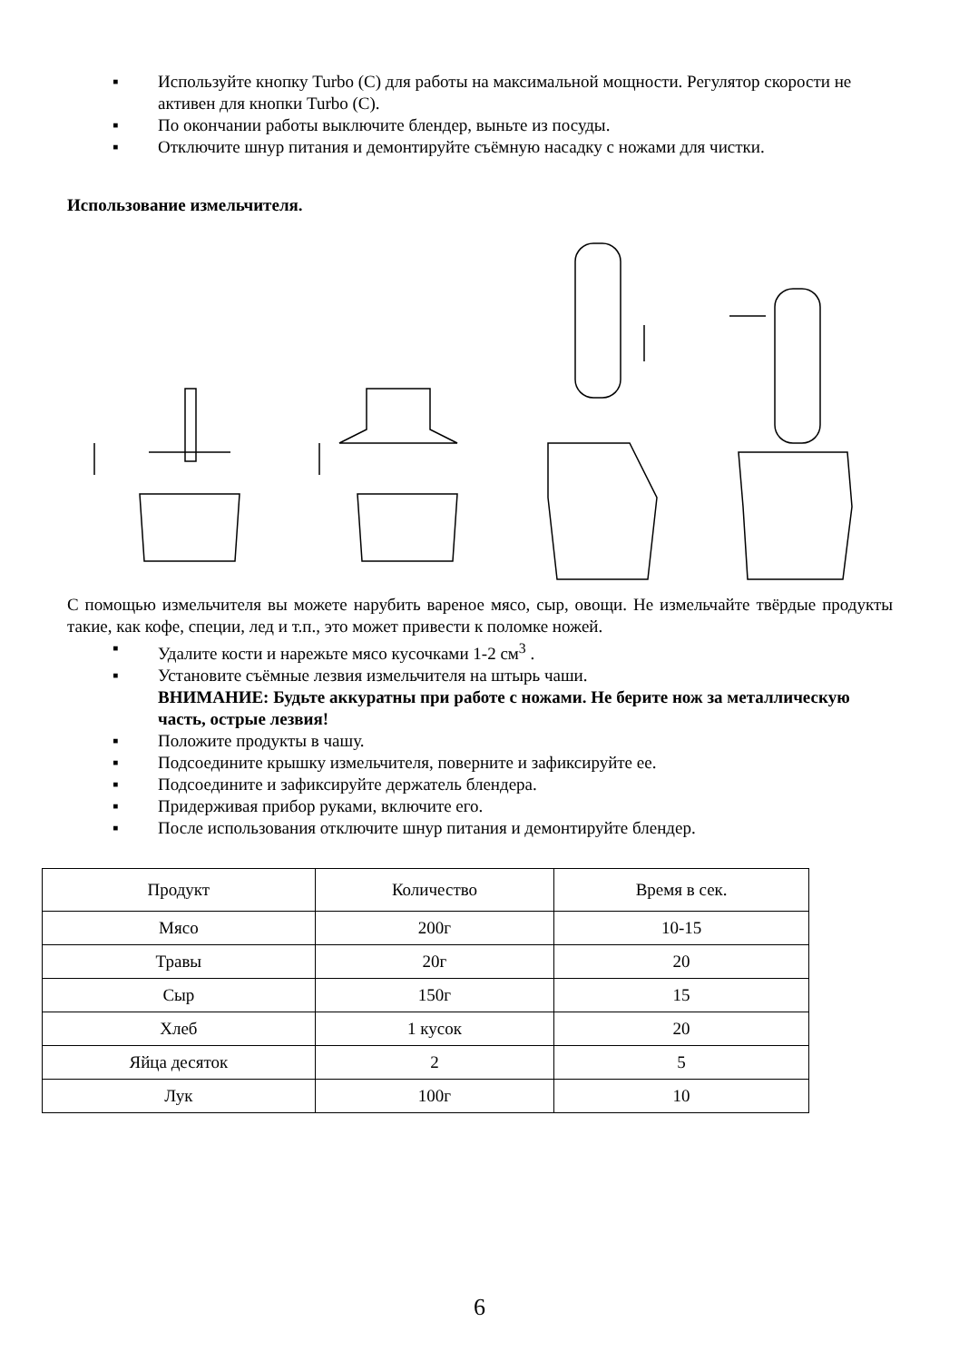▪ Используйте кнопку Turbo (C) для работы на максимальной мощности. Регулятор скорости не активен для кнопки Turbo (C).
▪ По окончании работы выключите блендер, выньте из посуды.
▪ Отключите шнур питания и демонтируйте съёмную насадку с ножами для чистки.
Использование измельчителя.
С помощью измельчителя вы можете нарубить вареное мясо, сыр, овощи. Не измельчайте твёрдые продукты такие, как кофе, специи, лед и т.п., это может привести к поломке ножей.
▪ Удалите кости и нарежьте мясо кусочками 1-2 см<sup>3</sup> .
▪ Установите съёмные лезвия измельчителя на штырь чаши.
ВНИМАНИЕ: Будьте аккуратны при работе с ножами. Не берите нож за металлическую часть, острые лезвия!
▪ Положите продукты в чашу.
▪ Подсоедините крышку измельчителя, поверните и зафиксируйте ее.
▪ Подсоедините и зафиксируйте держатель блендера.
▪ Придерживая прибор руками, включите его.
▪ После использования отключите шнур питания и демонтируйте блендер.
| Продукт | Количество | Время в сек. |
| Мясо | 200г | 10-15 |
| Травы | 20г | 20 |
| Сыр | 150г | 15 |
| Хлеб | 1 кусок | 20 |
| Яйца десяток | 2 | 5 |
| Лук | 100г | 10 |
6